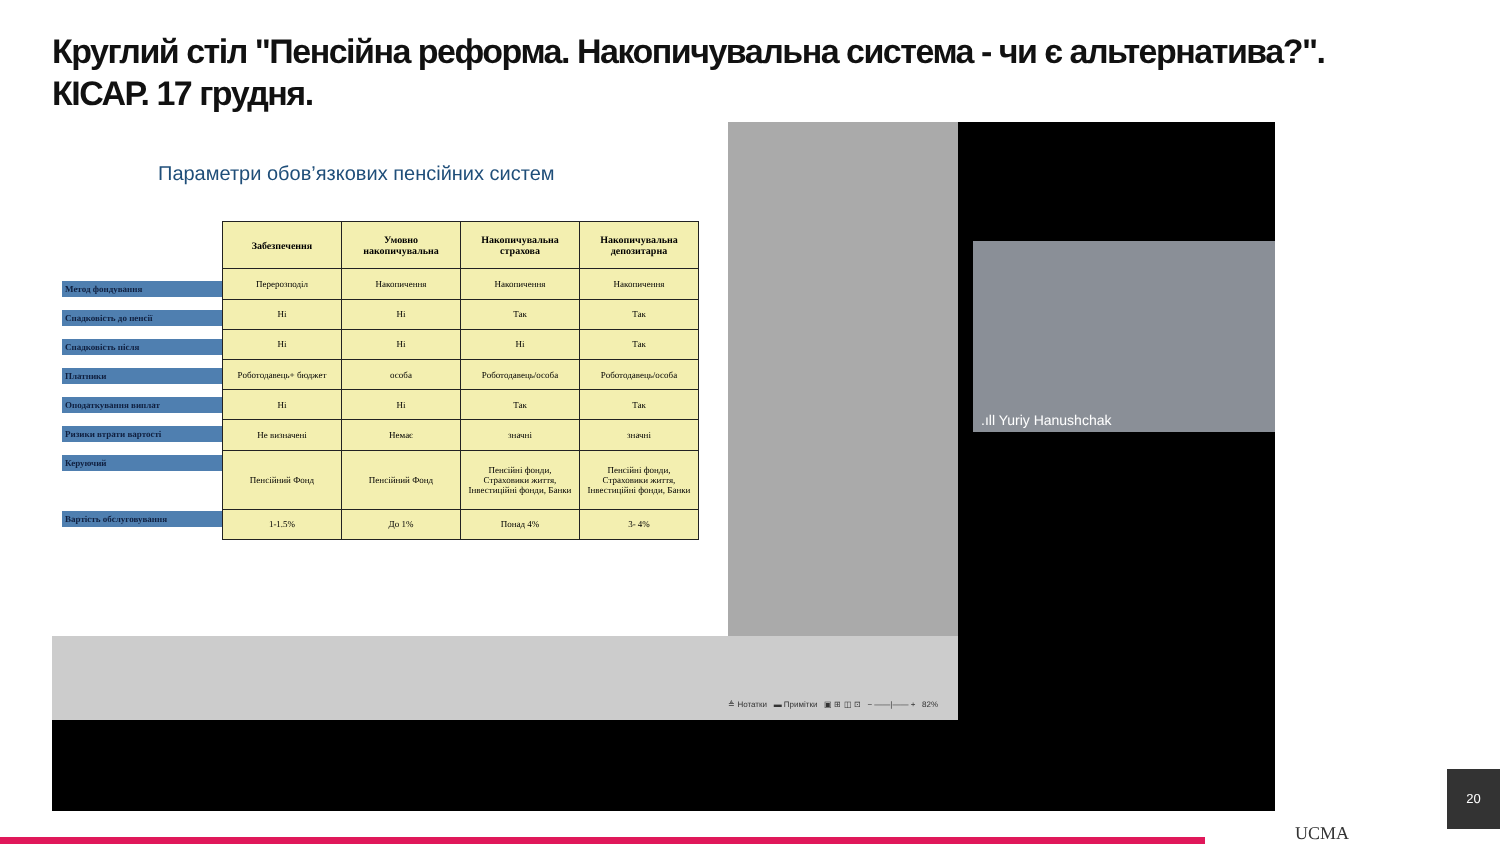Круглий стіл "Пенсійна реформа. Накопичувальна система - чи є альтернатива?".
КІСАР. 17 грудня.
Параметри обов’язкових пенсійних систем
Метод фондування
Спадковість до пенсії
Спадковість після
Платники
Оподаткування виплат
Ризики втрати вартості
Керуючий
Вартість обслуговування
| Забезпечення | Умовно накопичувальна | Накопичувальна страхова | Накопичувальна депозитарна |
| --- | --- | --- | --- |
| Перерозподіл | Накопичення | Накопичення | Накопичення |
| Ні | Ні | Так | Так |
| Ні | Ні | Ні | Так |
| Роботодавець+ бюджет | особа | Роботодавець/особа | Роботодавець/особа |
| Ні | Ні | Так | Так |
| Не визначені | Немає | значні | значні |
| Пенсійний Фонд | Пенсійний Фонд | Пенсійні фонди, Страховики життя, Інвестиційні фонди, Банки | Пенсійні фонди, Страховики життя, Інвестиційні фонди, Банки |
| 1-1.5% | До 1% | Понад 4% | 3- 4% |
≜ Нотатки ▬ Примітки ▣ ⊞ ◫ ⊡ − ——|—— + 82%
.ıll Yuriy Hanushchak
UCMA
20